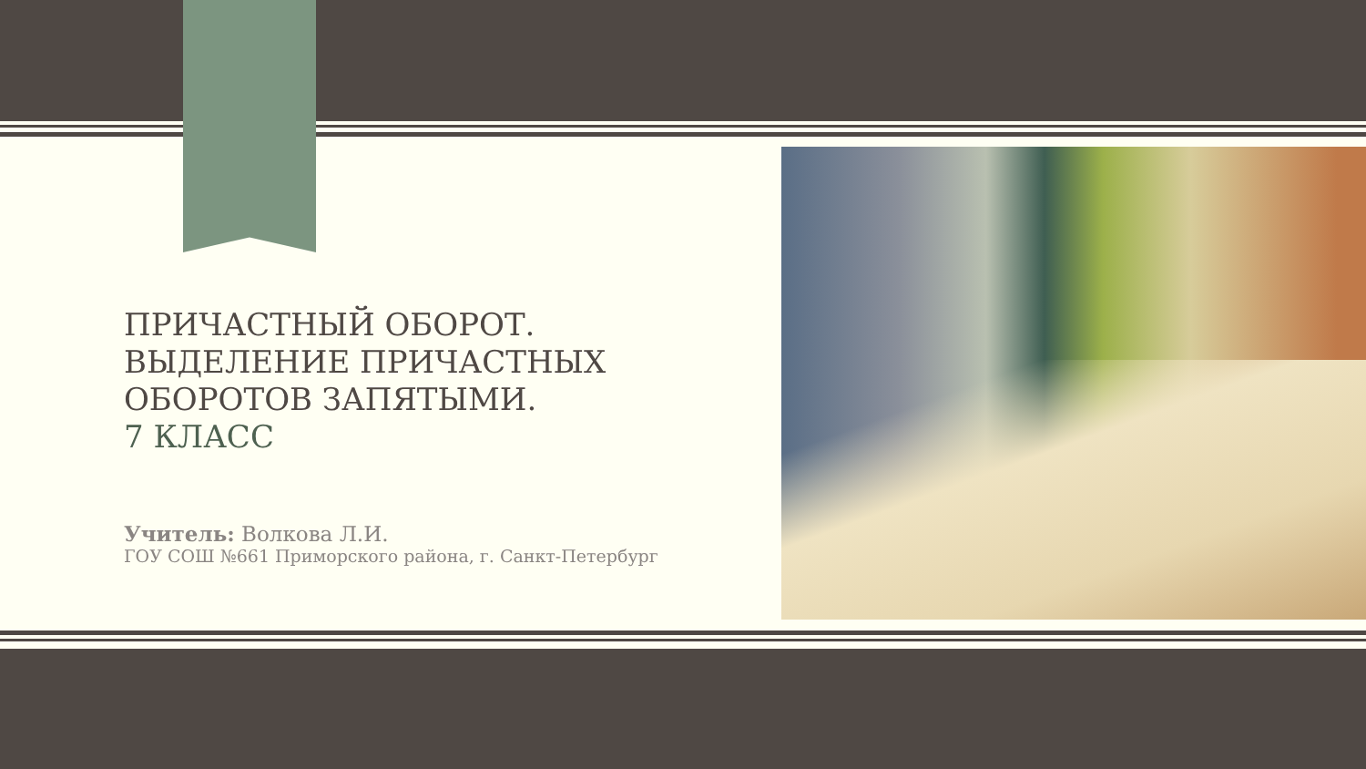ПРИЧАСТНЫЙ ОБОРОТ. ВЫДЕЛЕНИЕ ПРИЧАСТНЫХ ОБОРОТОВ ЗАПЯТЫМИ.
7 КЛАСС
Учитель: Волкова Л.И.
ГОУ СОШ №661 Приморского района, г. Санкт-Петербург